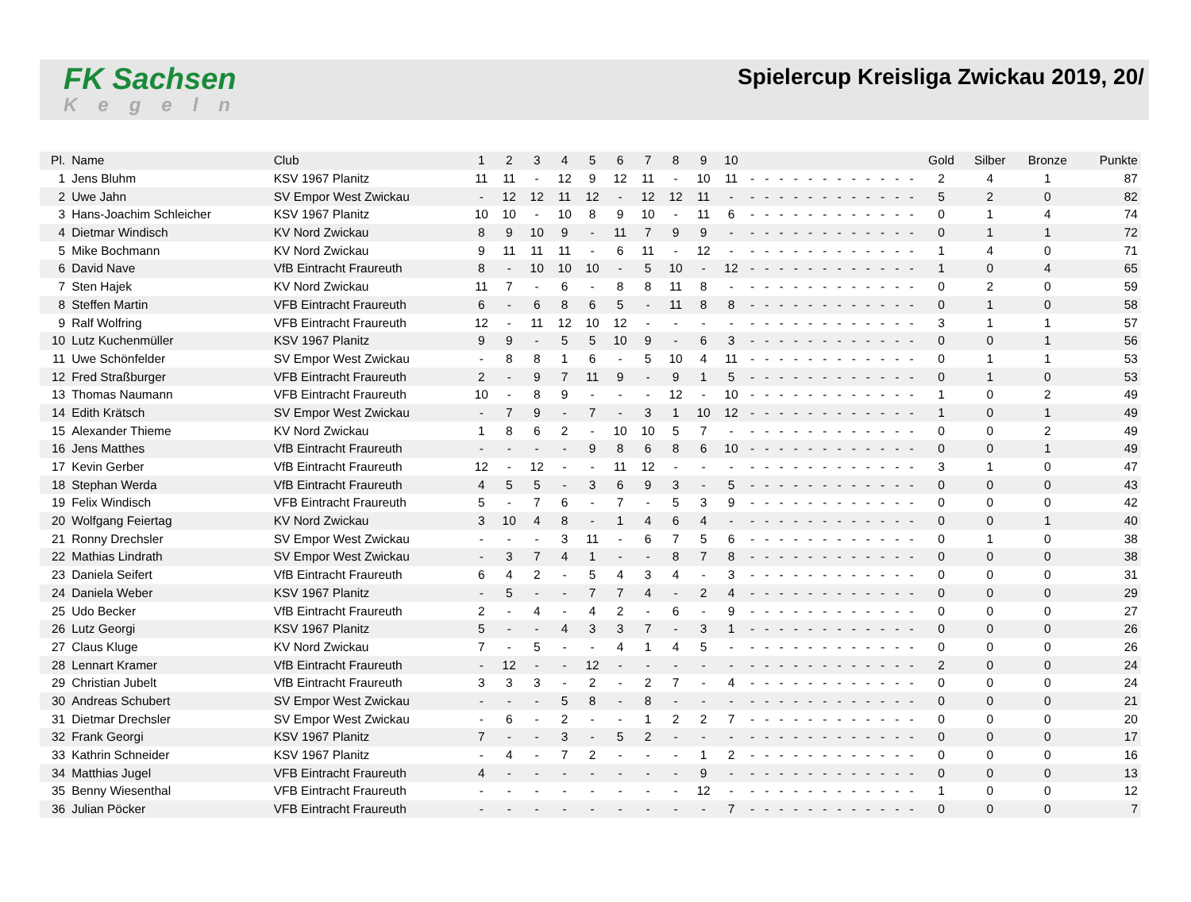FK Sachsen
Kegeln
Spielercup Kreisliga Zwickau 2019, 20/
| Pl. | Name | Club | 1 | 2 | 3 | 4 | 5 | 6 | 7 | 8 | 9 | 10 | | | | | | | | | | | | | Gold | Silber | Bronze | Punkte |
| --- | --- | --- | --- | --- | --- | --- | --- | --- | --- | --- | --- | --- | --- | --- | --- | --- | --- | --- | --- | --- | --- | --- | --- | --- | --- | --- | --- | --- |
| 1 | Jens Bluhm | KSV 1967 Planitz | 11 | 11 | - | 12 | 9 | 12 | 11 | - | 10 | 11 | - | - | - | - | - | - | - | - | - | - | - | - | 2 | 4 | 1 | 87 |
| 2 | Uwe Jahn | SV Empor West Zwickau | - | 12 | 12 | 11 | 12 | - | 12 | 12 | 11 | - | - | - | - | - | - | - | - | - | - | - | - | - | 5 | 2 | 0 | 82 |
| 3 | Hans-Joachim Schleicher | KSV 1967 Planitz | 10 | 10 | - | 10 | 8 | 9 | 10 | - | 11 | 6 | - | - | - | - | - | - | - | - | - | - | - | - | 0 | 1 | 4 | 74 |
| 4 | Dietmar Windisch | KV Nord Zwickau | 8 | 9 | 10 | 9 | - | 11 | 7 | 9 | 9 | - | - | - | - | - | - | - | - | - | - | - | - | - | 0 | 1 | 1 | 72 |
| 5 | Mike Bochmann | KV Nord Zwickau | 9 | 11 | 11 | 11 | - | 6 | 11 | - | 12 | - | - | - | - | - | - | - | - | - | - | - | - | - | 1 | 4 | 0 | 71 |
| 6 | David Nave | VfB Eintracht Fraureuth | 8 | - | 10 | 10 | 10 | - | 5 | 10 | - | 12 | - | - | - | - | - | - | - | - | - | - | - | - | 1 | 0 | 4 | 65 |
| 7 | Sten Hajek | KV Nord Zwickau | 11 | 7 | - | 6 | - | 8 | 8 | 11 | 8 | - | - | - | - | - | - | - | - | - | - | - | - | - | 0 | 2 | 0 | 59 |
| 8 | Steffen Martin | VFB Eintracht Fraureuth | 6 | - | 6 | 8 | 6 | 5 | - | 11 | 8 | 8 | - | - | - | - | - | - | - | - | - | - | - | - | 0 | 1 | 0 | 58 |
| 9 | Ralf Wolfring | VFB Eintracht Fraureuth | 12 | - | 11 | 12 | 10 | 12 | - | - | - | - | - | - | - | - | - | - | - | - | - | - | - | - | 3 | 1 | 1 | 57 |
| 10 | Lutz Kuchenmüller | KSV 1967 Planitz | 9 | 9 | - | 5 | 5 | 10 | 9 | - | 6 | 3 | - | - | - | - | - | - | - | - | - | - | - | - | 0 | 0 | 1 | 56 |
| 11 | Uwe Schönfelder | SV Empor West Zwickau | - | 8 | 8 | 1 | 6 | - | 5 | 10 | 4 | 11 | - | - | - | - | - | - | - | - | - | - | - | - | 0 | 1 | 1 | 53 |
| 12 | Fred Straßburger | VFB Eintracht Fraureuth | 2 | - | 9 | 7 | 11 | 9 | - | 9 | 1 | 5 | - | - | - | - | - | - | - | - | - | - | - | - | 0 | 1 | 0 | 53 |
| 13 | Thomas Naumann | VFB Eintracht Fraureuth | 10 | - | 8 | 9 | - | - | - | 12 | - | 10 | - | - | - | - | - | - | - | - | - | - | - | - | 1 | 0 | 2 | 49 |
| 14 | Edith Krätsch | SV Empor West Zwickau | - | 7 | 9 | - | 7 | - | 3 | 1 | 10 | 12 | - | - | - | - | - | - | - | - | - | - | - | - | 1 | 0 | 1 | 49 |
| 15 | Alexander Thieme | KV Nord Zwickau | 1 | 8 | 6 | 2 | - | 10 | 10 | 5 | 7 | - | - | - | - | - | - | - | - | - | - | - | - | - | 0 | 0 | 2 | 49 |
| 16 | Jens Matthes | VfB Eintracht Fraureuth | - | - | - | - | 9 | 8 | 6 | 8 | 6 | 10 | - | - | - | - | - | - | - | - | - | - | - | - | 0 | 0 | 1 | 49 |
| 17 | Kevin Gerber | VfB Eintracht Fraureuth | 12 | - | 12 | - | - | 11 | 12 | - | - | - | - | - | - | - | - | - | - | - | - | - | - | - | 3 | 1 | 0 | 47 |
| 18 | Stephan Werda | VfB Eintracht Fraureuth | 4 | 5 | 5 | - | 3 | 6 | 9 | 3 | - | 5 | - | - | - | - | - | - | - | - | - | - | - | - | 0 | 0 | 0 | 43 |
| 19 | Felix Windisch | VFB Eintracht Fraureuth | 5 | - | 7 | 6 | - | 7 | - | 5 | 3 | 9 | - | - | - | - | - | - | - | - | - | - | - | - | 0 | 0 | 0 | 42 |
| 20 | Wolfgang Feiertag | KV Nord Zwickau | 3 | 10 | 4 | 8 | - | 1 | 4 | 6 | 4 | - | - | - | - | - | - | - | - | - | - | - | - | - | 0 | 0 | 1 | 40 |
| 21 | Ronny Drechsler | SV Empor West Zwickau | - | - | - | 3 | 11 | - | 6 | 7 | 5 | 6 | - | - | - | - | - | - | - | - | - | - | - | - | 0 | 1 | 0 | 38 |
| 22 | Mathias Lindrath | SV Empor West Zwickau | - | 3 | 7 | 4 | 1 | - | - | 8 | 7 | 8 | - | - | - | - | - | - | - | - | - | - | - | - | 0 | 0 | 0 | 38 |
| 23 | Daniela Seifert | VfB Eintracht Fraureuth | 6 | 4 | 2 | - | 5 | 4 | 3 | 4 | - | 3 | - | - | - | - | - | - | - | - | - | - | - | - | 0 | 0 | 0 | 31 |
| 24 | Daniela Weber | KSV 1967 Planitz | - | 5 | - | - | 7 | 7 | 4 | - | 2 | 4 | - | - | - | - | - | - | - | - | - | - | - | - | 0 | 0 | 0 | 29 |
| 25 | Udo Becker | VfB Eintracht Fraureuth | 2 | - | 4 | - | 4 | 2 | - | 6 | - | 9 | - | - | - | - | - | - | - | - | - | - | - | - | 0 | 0 | 0 | 27 |
| 26 | Lutz Georgi | KSV 1967 Planitz | 5 | - | - | 4 | 3 | 3 | 7 | - | 3 | 1 | - | - | - | - | - | - | - | - | - | - | - | - | 0 | 0 | 0 | 26 |
| 27 | Claus Kluge | KV Nord Zwickau | 7 | - | 5 | - | - | 4 | 1 | 4 | 5 | - | - | - | - | - | - | - | - | - | - | - | - | - | 0 | 0 | 0 | 26 |
| 28 | Lennart Kramer | VfB Eintracht Fraureuth | - | 12 | - | - | 12 | - | - | - | - | - | - | - | - | - | - | - | - | - | - | - | - | - | 2 | 0 | 0 | 24 |
| 29 | Christian Jubelt | VfB Eintracht Fraureuth | 3 | 3 | 3 | - | 2 | - | 2 | 7 | - | 4 | - | - | - | - | - | - | - | - | - | - | - | - | 0 | 0 | 0 | 24 |
| 30 | Andreas Schubert | SV Empor West Zwickau | - | - | - | 5 | 8 | - | 8 | - | - | - | - | - | - | - | - | - | - | - | - | - | - | - | 0 | 0 | 0 | 21 |
| 31 | Dietmar Drechsler | SV Empor West Zwickau | - | 6 | - | 2 | - | - | 1 | 2 | 2 | 7 | - | - | - | - | - | - | - | - | - | - | - | - | 0 | 0 | 0 | 20 |
| 32 | Frank Georgi | KSV 1967 Planitz | 7 | - | - | 3 | - | 5 | 2 | - | - | - | - | - | - | - | - | - | - | - | - | - | - | - | 0 | 0 | 0 | 17 |
| 33 | Kathrin Schneider | KSV 1967 Planitz | - | 4 | - | 7 | 2 | - | - | - | 1 | 2 | - | - | - | - | - | - | - | - | - | - | - | - | 0 | 0 | 0 | 16 |
| 34 | Matthias Jugel | VFB Eintracht Fraureuth | 4 | - | - | - | - | - | - | - | 9 | - | - | - | - | - | - | - | - | - | - | - | - | - | 0 | 0 | 0 | 13 |
| 35 | Benny Wiesenthal | VFB Eintracht Fraureuth | - | - | - | - | - | - | - | - | 12 | - | - | - | - | - | - | - | - | - | - | - | - | - | 1 | 0 | 0 | 12 |
| 36 | Julian Pöcker | VFB Eintracht Fraureuth | - | - | - | - | - | - | - | - | - | 7 | - | - | - | - | - | - | - | - | - | - | - | - | 0 | 0 | 0 | 7 |